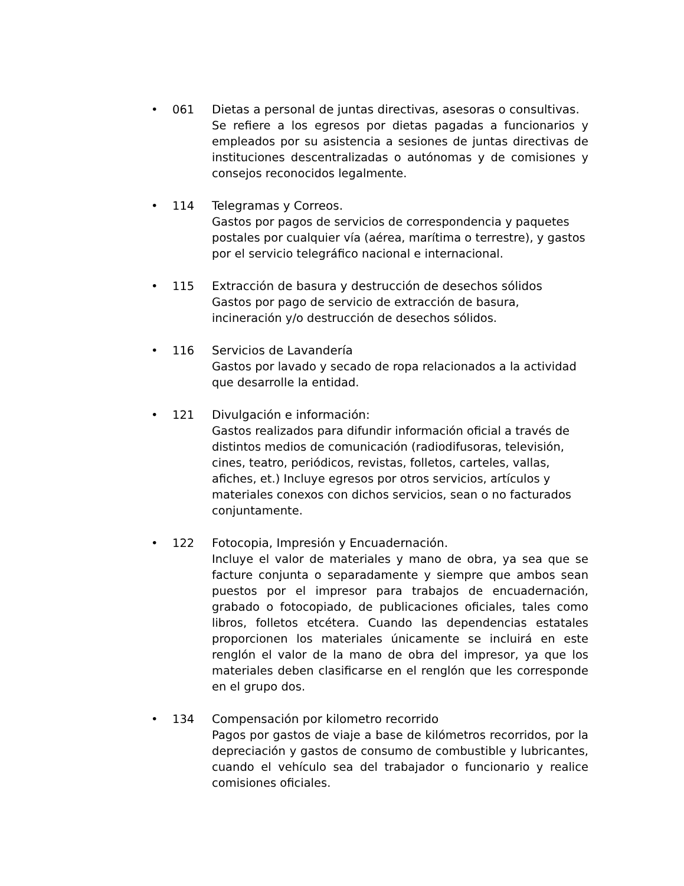• 061 Dietas a personal de juntas directivas, asesoras o consultivas.
Se refiere a los egresos por dietas pagadas a funcionarios y empleados por su asistencia a sesiones de juntas directivas de instituciones descentralizadas o autónomas y de comisiones y consejos reconocidos legalmente.
• 114 Telegramas y Correos.
Gastos por pagos de servicios de correspondencia y paquetes postales por cualquier vía (aérea, marítima o terrestre), y gastos por el servicio telegráfico nacional e internacional.
• 115 Extracción de basura y destrucción de desechos sólidos
Gastos por pago de servicio de extracción de basura,
incineración y/o destrucción de desechos sólidos.
• 116 Servicios de Lavandería
Gastos por lavado y secado de ropa relacionados a la actividad que desarrolle la entidad.
• 121 Divulgación e información:
Gastos realizados para difundir información oficial a través de distintos medios de comunicación (radiodifusoras, televisión, cines, teatro, periódicos, revistas, folletos, carteles, vallas, afiches, et.) Incluye egresos por otros servicios, artículos y materiales conexos con dichos servicios, sean o no facturados conjuntamente.
• 122 Fotocopia, Impresión y Encuadernación.
Incluye el valor de materiales y mano de obra, ya sea que se facture conjunta o separadamente y siempre que ambos sean puestos por el impresor para trabajos de encuadernación, grabado o fotocopiado, de publicaciones oficiales, tales como libros, folletos etcétera. Cuando las dependencias estatales proporcionen los materiales únicamente se incluirá en este renglón el valor de la mano de obra del impresor, ya que los materiales deben clasificarse en el renglón que les corresponde en el grupo dos.
• 134 Compensación por kilometro recorrido
Pagos por gastos de viaje a base de kilómetros recorridos, por la depreciación y gastos de consumo de combustible y lubricantes, cuando el vehículo sea del trabajador o funcionario y realice comisiones oficiales.